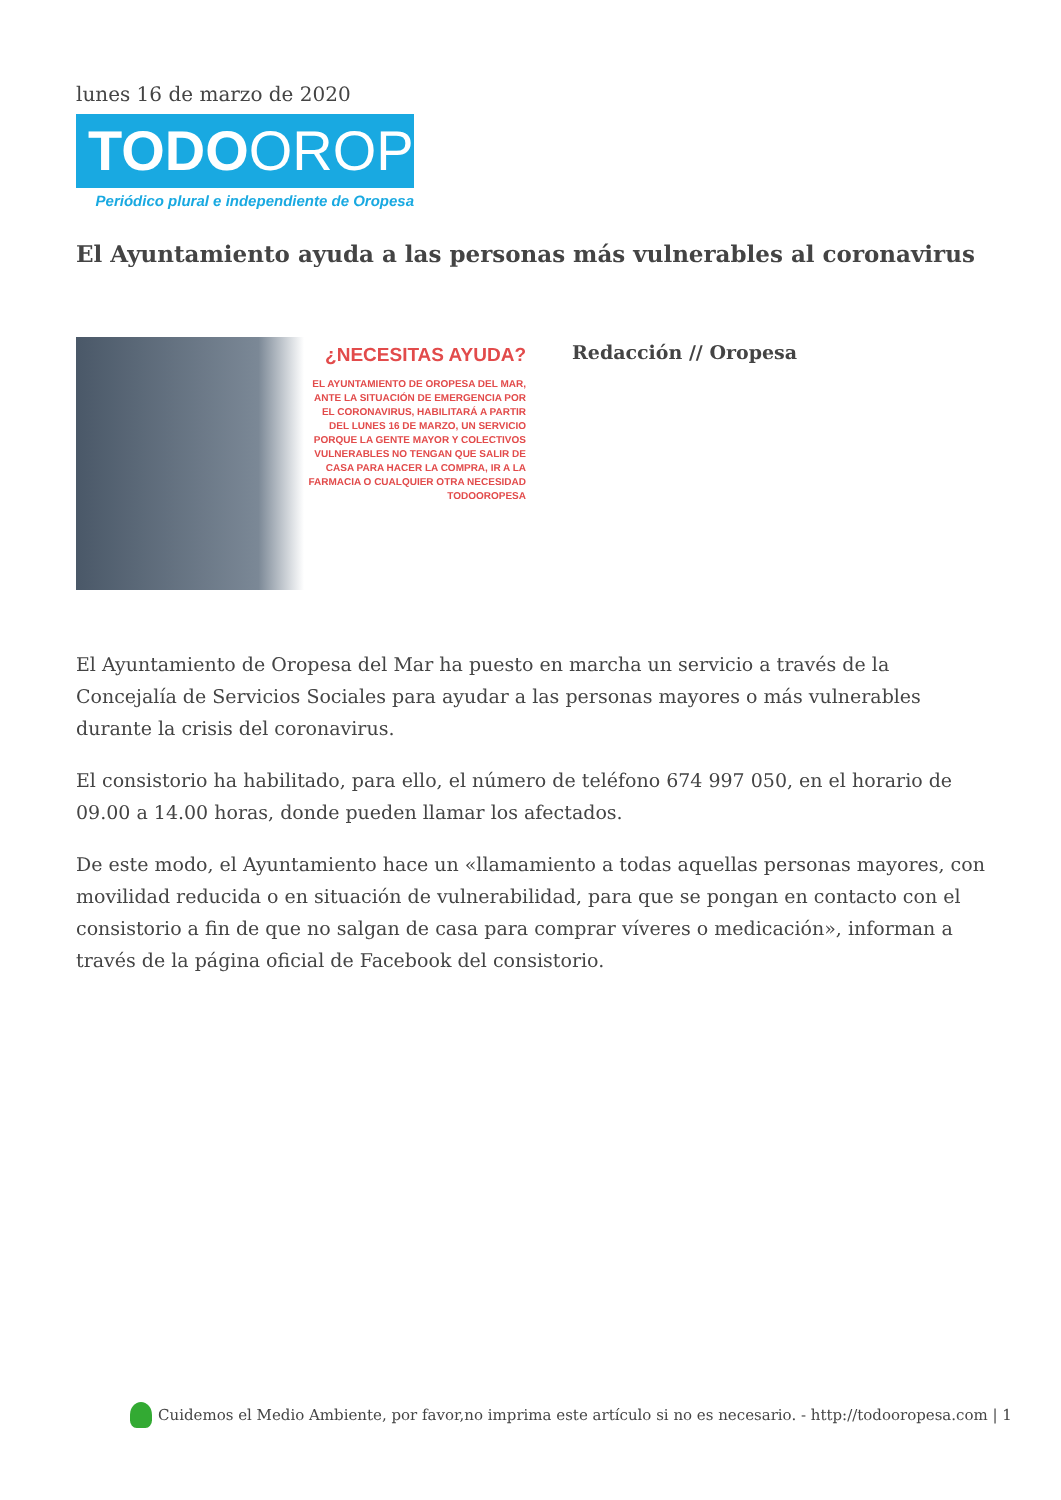lunes 16 de marzo de 2020
TODOOROPESA
Periódico plural e independiente de Oropesa
El Ayuntamiento ayuda a las personas más vulnerables al coronavirus
¿NECESITAS AYUDA?
EL AYUNTAMIENTO DE OROPESA DEL MAR, ANTE LA SITUACIÓN DE EMERGENCIA POR EL CORONAVIRUS, HABILITARÁ A PARTIR DEL LUNES 16 DE MARZO, UN SERVICIO PORQUE LA GENTE MAYOR Y COLECTIVOS VULNERABLES NO TENGAN QUE SALIR DE CASA PARA HACER LA COMPRA, IR A LA FARMACIA O CUALQUIER OTRA NECESIDAD
TODOOROPESA
Redacción // Oropesa
El Ayuntamiento de Oropesa del Mar ha puesto en marcha un servicio a través de la Concejalía de Servicios Sociales para ayudar a las personas mayores o más vulnerables durante la crisis del coronavirus.
El consistorio ha habilitado, para ello, el número de teléfono 674 997 050, en el horario de 09.00 a 14.00 horas, donde pueden llamar los afectados.
De este modo, el Ayuntamiento hace un «llamamiento a todas aquellas personas mayores, con movilidad reducida o en situación de vulnerabilidad, para que se pongan en contacto con el consistorio a fin de que no salgan de casa para comprar víveres o medicación», informan a través de la página oficial de Facebook del consistorio.
Cuidemos el Medio Ambiente, por favor,no imprima este artículo si no es necesario. - http://todooropesa.com | 1